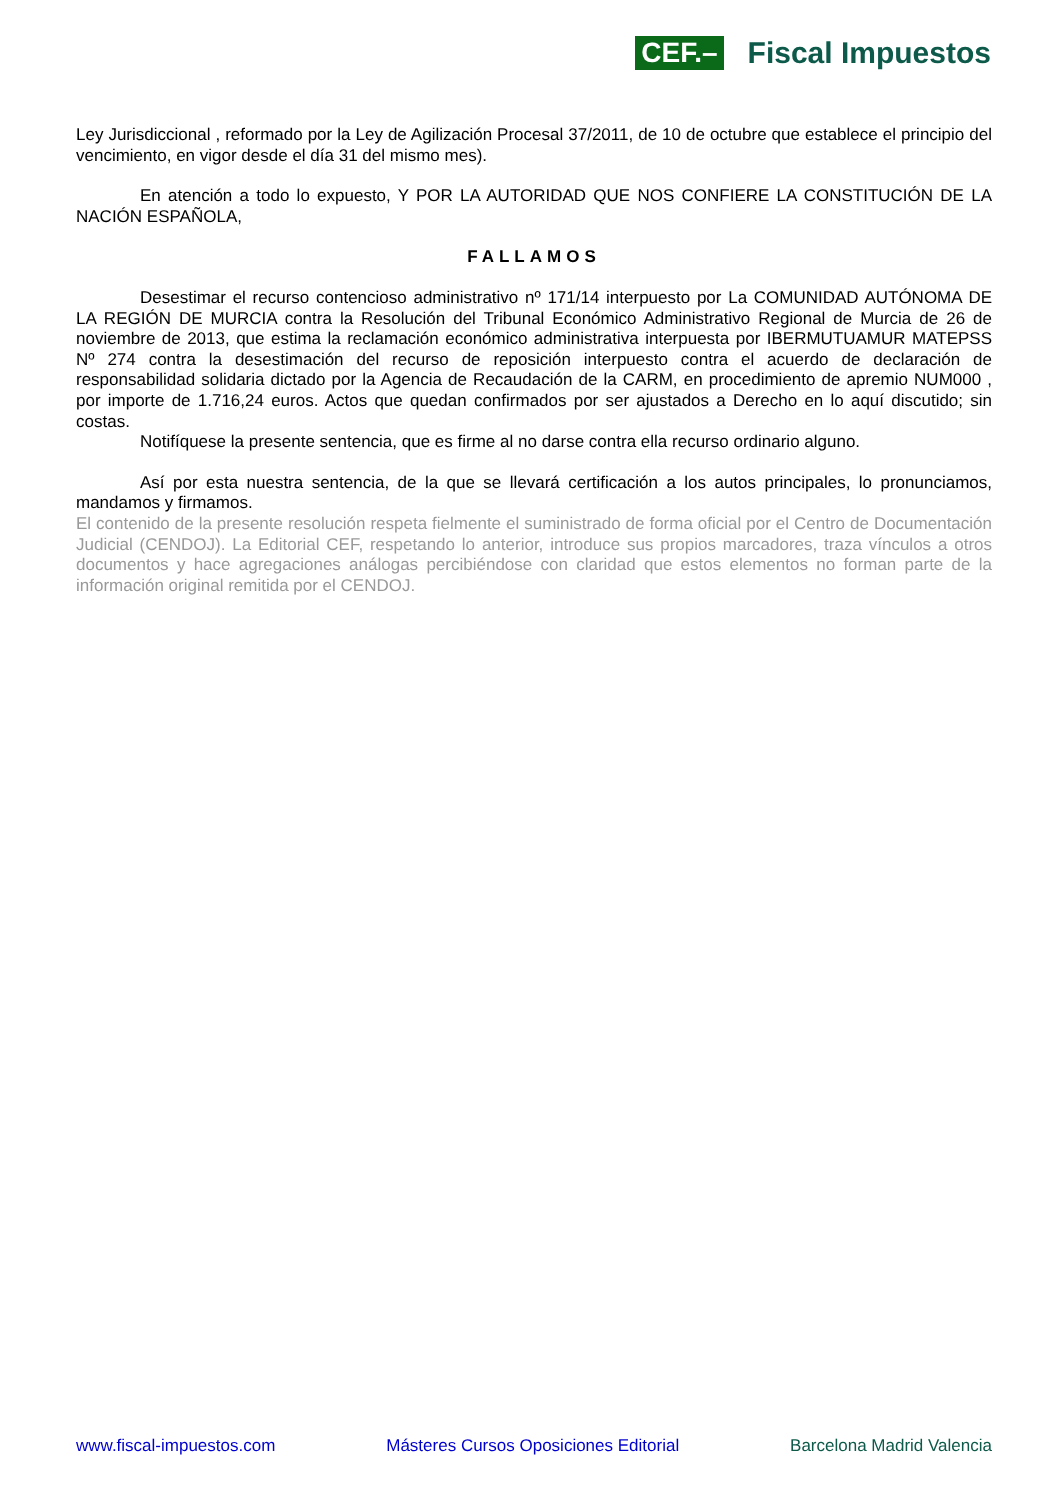CEF.– Fiscal Impuestos
Ley Jurisdiccional , reformado por la Ley de Agilización Procesal 37/2011, de 10 de octubre que establece el principio del vencimiento, en vigor desde el día 31 del mismo mes).
En atención a todo lo expuesto, Y POR LA AUTORIDAD QUE NOS CONFIERE LA CONSTITUCIÓN DE LA NACIÓN ESPAÑOLA,
FALLAMOS
Desestimar el recurso contencioso administrativo nº 171/14 interpuesto por La COMUNIDAD AUTÓNOMA DE LA REGIÓN DE MURCIA contra la Resolución del Tribunal Económico Administrativo Regional de Murcia de 26 de noviembre de 2013, que estima la reclamación económico administrativa interpuesta por IBERMUTUAMUR MATEPSS Nº 274 contra la desestimación del recurso de reposición interpuesto contra el acuerdo de declaración de responsabilidad solidaria dictado por la Agencia de Recaudación de la CARM, en procedimiento de apremio NUM000 , por importe de 1.716,24 euros. Actos que quedan confirmados por ser ajustados a Derecho en lo aquí discutido; sin costas.
Notifíquese la presente sentencia, que es firme al no darse contra ella recurso ordinario alguno.
Así por esta nuestra sentencia, de la que se llevará certificación a los autos principales, lo pronunciamos, mandamos y firmamos.
El contenido de la presente resolución respeta fielmente el suministrado de forma oficial por el Centro de Documentación Judicial (CENDOJ). La Editorial CEF, respetando lo anterior, introduce sus propios marcadores, traza vínculos a otros documentos y hace agregaciones análogas percibiéndose con claridad que estos elementos no forman parte de la información original remitida por el CENDOJ.
www.fiscal-impuestos.com Másteres Cursos Oposiciones Editorial Barcelona Madrid Valencia